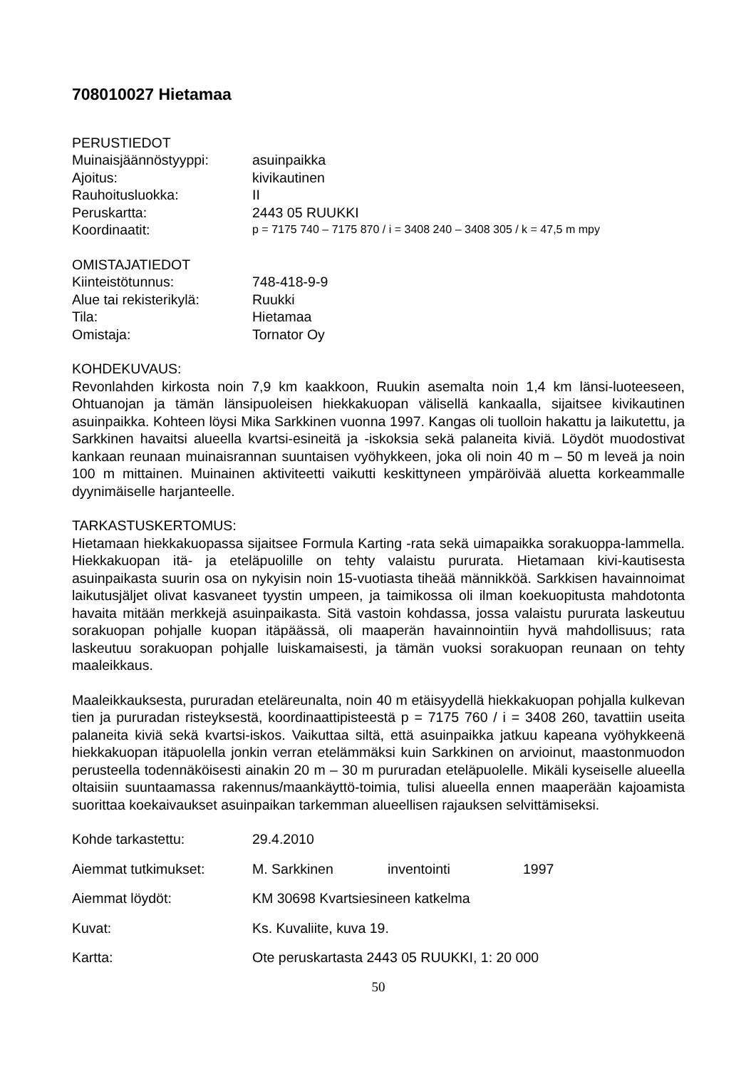708010027 Hietamaa
PERUSTIEDOT
Muinaisjäännöstyyppi: asuinpaikka
Ajoitus: kivikautinen
Rauhoitusluokka: II
Peruskartta: 2443 05 RUUKKI
Koordinaatit: p = 7175 740 – 7175 870 / i = 3408 240 – 3408 305 / k = 47,5 m mpy
OMISTAJATIEDOT
Kiinteistötunnus: 748-418-9-9
Alue tai rekisterikylä: Ruukki
Tila: Hietamaa
Omistaja: Tornator Oy
KOHDEKUVAUS:
Revonlahden kirkosta noin 7,9 km kaakkoon, Ruukin asemalta noin 1,4 km länsi-luoteeseen, Ohtuanojan ja tämän länsipuoleisen hiekkakuopan välisellä kankaalla, sijaitsee kivikautinen asuinpaikka. Kohteen löysi Mika Sarkkinen vuonna 1997. Kangas oli tuolloin hakattu ja laikutettu, ja Sarkkinen havaitsi alueella kvartsi-esineitä ja -iskoksia sekä palaneita kiviä. Löydöt muodostivat kankaan reunaan muinaisrannan suuntaisen vyöhykkeen, joka oli noin 40 m – 50 m leveä ja noin 100 m mittainen. Muinainen aktiviteetti vaikutti keskittyneen ympäröivää aluetta korkeammalle dyynimäiselle harjanteelle.
TARKASTUSKERTOMUS:
Hietamaan hiekkakuopassa sijaitsee Formula Karting -rata sekä uimapaikka sorakuoppa-lammella. Hiekkakuopan itä- ja eteläpuolille on tehty valaistu pururata. Hietamaan kivi-kautisesta asuinpaikasta suurin osa on nykyisin noin 15-vuotiasta tiheää männikköä. Sarkkisen havainnoimat laikutusjäljet olivat kasvaneet tyystin umpeen, ja taimikossa oli ilman koekuopitusta mahdotonta havaita mitään merkkejä asuinpaikasta. Sitä vastoin kohdassa, jossa valaistu pururata laskeutuu sorakuopan pohjalle kuopan itäpäässä, oli maaperän havainnointiin hyvä mahdollisuus; rata laskeutuu sorakuopan pohjalle luiskamaisesti, ja tämän vuoksi sorakuopan reunaan on tehty maaleikkaus.
Maaleikkauksesta, pururadan eteläreunalta, noin 40 m etäisyydellä hiekkakuopan pohjalla kulkevan tien ja pururadan risteyksestä, koordinaattipisteestä p = 7175 760 / i = 3408 260, tavattiin useita palaneita kiviä sekä kvartsi-iskos. Vaikuttaa siltä, että asuinpaikka jatkuu kapeana vyöhykkeenä hiekkakuopan itäpuolella jonkin verran etelämmäksi kuin Sarkkinen on arvioinut, maastonmuodon perusteella todennäköisesti ainakin 20 m – 30 m pururadan eteläpuolelle. Mikäli kyseiselle alueella oltaisiin suuntaamassa rakennus/maankäyttö-toimia, tulisi alueella ennen maaperään kajoamista suorittaa koekaivaukset asuinpaikan tarkemman alueellisen rajauksen selvittämiseksi.
Kohde tarkastettu: 29.4.2010
Aiemmat tutkimukset: M. Sarkkinen inventointi 1997
Aiemmat löydöt: KM 30698 Kvartsiesineen katkelma
Kuvat: Ks. Kuvaliite, kuva 19.
Kartta: Ote peruskartasta 2443 05 RUUKKI, 1: 20 000
50